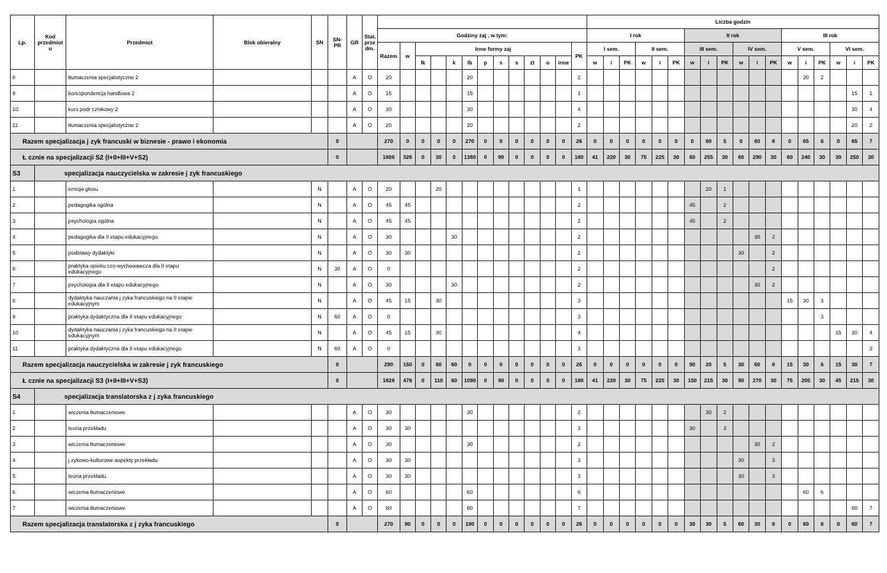| Lp. | Kod przedmiot u | Przedmiot | Blok obieralny | SN | SN-PR | GR | Stat. prze dm. | | | | | | | | | | | | | | Liczba godzin | | | | | | | | | | | | | | | | | |
| --- | --- | --- | --- | --- | --- | --- | --- | --- | --- | --- | --- | --- | --- | --- | --- | --- | --- | --- | --- | --- | --- | --- | --- | --- | --- | --- | --- | --- | --- | --- | --- | --- | --- | --- | --- | --- | --- | --- |
| | | | | | | | | Godziny zaj , w tym: | | | | | | | | | | | | | I rok | | | | | | II rok | | | | | | III rok | | | | | |
| | | | | | | | | Razem | w | Inne formy zaj | | | | | | | | | | PK | I sem. | | | II sem. | | | III sem. | | | IV sem. | | | V sem. | | | VI sem. | | |
| | | | | | | | | | | lk | | k | lb | p | s | s | zt | o | inne | | w | i | PK | w | i | PK | w | i | PK | w | i | PK | w | i | PK | w | i | PK |
| 8 | | tłumaczenia specjalistyczne 2 | | | | A | O | 20 | | | | | 20 | | | | | | | 2 | | | | | | | | | | | | | | 20 | 2 | | | |
| 9 | | korespondencja handlowa 2 | | | | A | O | 15 | | | | | 15 | | | | | | | 1 | | | | | | | | | | | | | | | | | 15 | 1 |
| 10 | | kurs podr cznikowy 2 | | | | A | O | 30 | | | | | 30 | | | | | | | 4 | | | | | | | | | | | | | | | | | 30 | 4 |
| 11 | | tłumaczenia specjalistyczne 2 | | | | A | O | 20 | | | | | 20 | | | | | | | 2 | | | | | | | | | | | | | | | | | 20 | 2 |
| Razem specjalizacja j zyk francuski w biznesie - prawo i ekonomia | | | | | 0 | | | 270 | 0 | 0 | 0 | 0 | 270 | 0 | 0 | 0 | 0 | 0 | 0 | 26 | 0 | 0 | 0 | 0 | 0 | 0 | 0 | 60 | 5 | 0 | 80 | 8 | 0 | 65 | 6 | 0 | 65 | 7 |
| Ł cznie na specjalizacji S2 (I+II+III+V+S2) | | | | | 0 | | | 1806 | 326 | 0 | 30 | 0 | 1360 | 0 | 90 | 0 | 0 | 0 | 0 | 180 | 41 | 220 | 30 | 75 | 225 | 30 | 60 | 255 | 30 | 60 | 290 | 30 | 60 | 240 | 30 | 30 | 250 | 30 |
| S3 | specjalizacja nauczycielska w zakresie j zyk francuskiego | | | | | | | | | | | | | | | | | | | | | | | | | | | | | | | | | | | | | |
| 1 | | emisja głosu | | N | | A | O | 20 | | | 20 | | | | | | | | | 1 | | | | | | | | 20 | 1 | | | | | | | | | |
| 2 | | pedagogika ogólna | | N | | A | O | 45 | 45 | | | | | | | | | | | 2 | | | | | | | 45 | | 2 | | | | | | | | | |
| 3 | | psychologia ogólna | | N | | A | O | 45 | 45 | | | | | | | | | | | 2 | | | | | | | 45 | | 2 | | | | | | | | | |
| 4 | | pedagogika dla II etapu edukacyjnego | | N | | A | O | 30 | | | | 30 | | | | | | | | 2 | | | | | | | | | | | 30 | 2 | | | | | | |
| 5 | | podstawy dydaktyki | | N | | A | O | 30 | 30 | | | | | | | | | | | 2 | | | | | | | | | | 30 | | 2 | | | | | | |
| 6 | | praktyka opieku czo-wychowawcza dla II etapu edukacyjnego | | N | 30 | A | O | 0 | | | | | | | | | | | | 2 | | | | | | | | | | | | 2 | | | | | | |
| 7 | | psychologia dla II etapu edukacyjnego | | N | | A | O | 30 | | | | 30 | | | | | | | | 2 | | | | | | | | | | | 30 | 2 | | | | | | |
| 8 | | dydaktyka nauczania j zyka francuskiego na II etapie edukacyjnym | | N | | A | O | 45 | 15 | | 30 | | | | | | | | | 3 | | | | | | | | | | | | | 15 | 30 | 3 | | | |
| 9 | | praktyka dydaktyczna dla II etapu edukacyjnego | | N | 60 | A | O | 0 | | | | | | | | | | | | 3 | | | | | | | | | | | | | | | 3 | | | |
| 10 | | dydaktyka nauczania j zyka francuskiego na II etapie edukacyjnym | | N | | A | O | 45 | 15 | | 30 | | | | | | | | | 4 | | | | | | | | | | | | | | | | 15 | 30 | 4 |
| 11 | | praktyka dydaktyczna dla II etapu edukacyjnego | | N | 60 | A | O | 0 | | | | | | | | | | | | 3 | | | | | | | | | | | | | | | | | | 3 |
| Razem specjalizacja nauczycielska w zakresie j zyk francuskiego | | | | | 0 | | | 290 | 150 | 0 | 80 | 60 | 0 | 0 | 0 | 0 | 0 | 0 | 0 | 26 | 0 | 0 | 0 | 0 | 0 | 0 | 90 | 20 | 5 | 30 | 60 | 8 | 15 | 30 | 6 | 15 | 30 | 7 |
| Ł cznie na specjalizacji S3 (I+II+III+V+S3) | | | | | 0 | | | 1826 | 476 | 0 | 110 | 60 | 1090 | 0 | 90 | 0 | 0 | 0 | 0 | 180 | 41 | 220 | 30 | 75 | 225 | 30 | 150 | 215 | 30 | 90 | 270 | 30 | 75 | 205 | 30 | 45 | 215 | 30 |
| S4 | specjalizacja translatorska z j zyka francuskiego | | | | | | | | | | | | | | | | | | | | | | | | | | | | | | | | | | | | | |
| 1 | | wiczenia tłumaczeniowe | | | | A | O | 30 | | | | | 30 | | | | | | | 2 | | | | | | | | 30 | 2 | | | | | | | | | |
| 2 | | teoria przekładu | | | | A | O | 30 | 30 | | | | | | | | | | | 3 | | | | | | | 30 | | 3 | | | | | | | | | |
| 3 | | wiczenia tłumaczeniowe | | | | A | O | 30 | | | | | 30 | | | | | | | 2 | | | | | | | | | | | 30 | 2 | | | | | | |
| 4 | | j zykowo-kulturowe aspekty przekładu | | | | A | O | 30 | 30 | | | | | | | | | | | 3 | | | | | | | | | | 30 | | 3 | | | | | | |
| 5 | | teoria przekładu | | | | A | O | 30 | 30 | | | | | | | | | | | 3 | | | | | | | | | | 30 | | 3 | | | | | | |
| 6 | | wiczenia tłumaczeniowe | | | | A | O | 60 | | | | | 60 | | | | | | | 6 | | | | | | | | | | | | | | 60 | 6 | | | |
| 7 | | wiczenia tłumaczeniowe | | | | A | O | 60 | | | | | 60 | | | | | | | 7 | | | | | | | | | | | | | | | | | 60 | 7 |
| Razem specjalizacja translatorska z j zyka francuskiego | | | | | 0 | | | 270 | 90 | 0 | 0 | 0 | 180 | 0 | 0 | 0 | 0 | 0 | 0 | 26 | 0 | 0 | 0 | 0 | 0 | 0 | 30 | 30 | 5 | 60 | 30 | 8 | 0 | 60 | 6 | 0 | 60 | 7 |